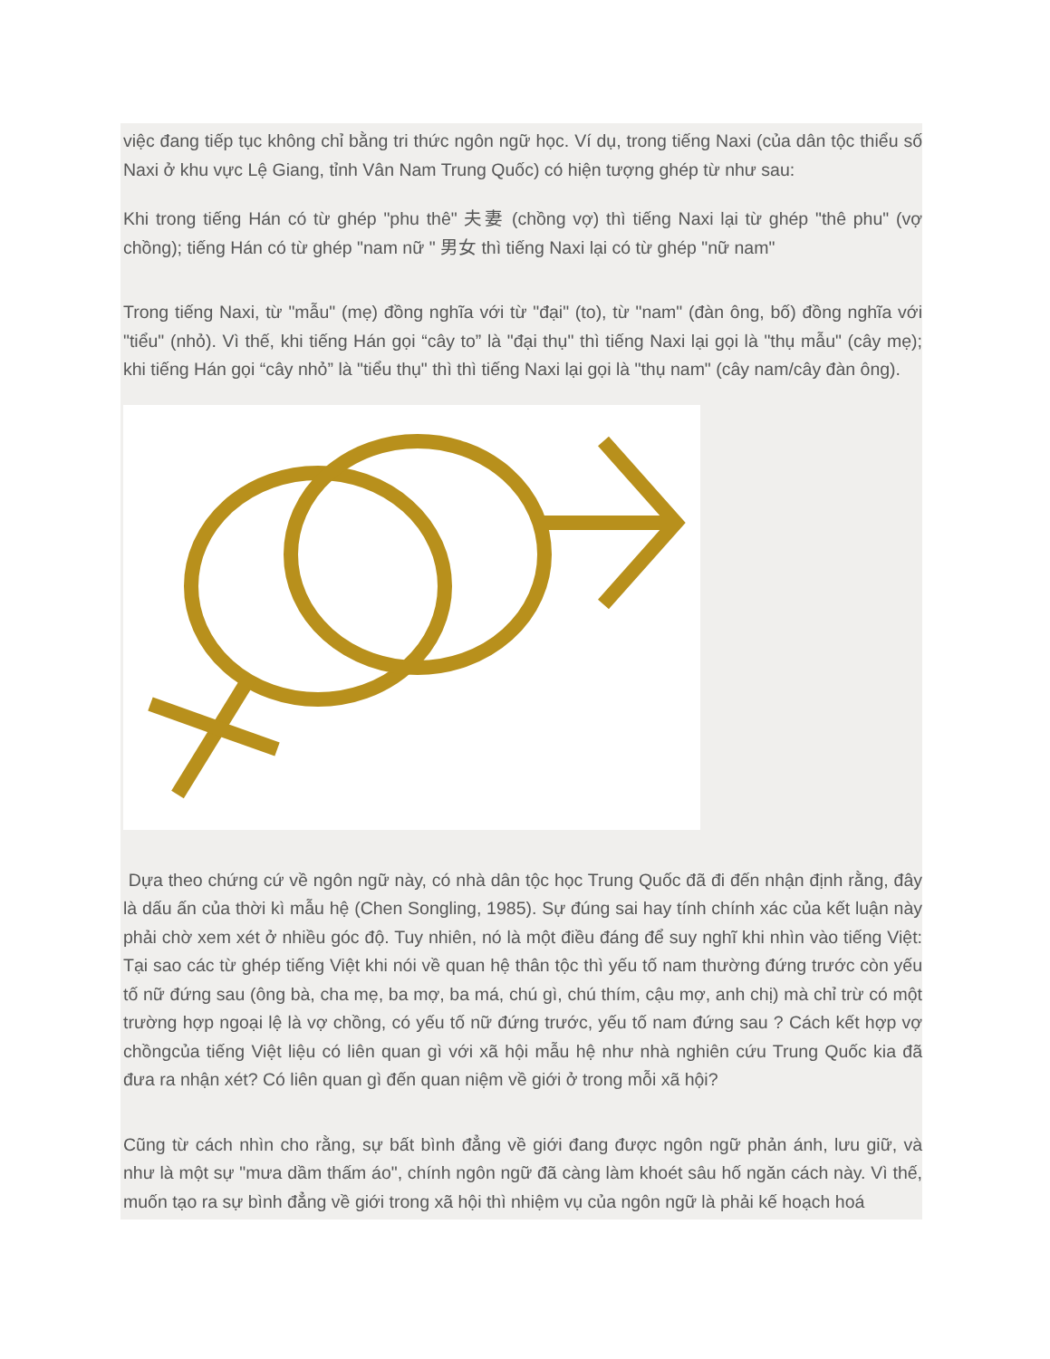việc đang tiếp tục không chỉ bằng tri thức ngôn ngữ học. Ví dụ, trong tiếng Naxi (của dân tộc thiểu số Naxi ở khu vực Lệ Giang, tỉnh Vân Nam Trung Quốc) có hiện tượng ghép từ như sau:
Khi trong tiếng Hán có từ ghép "phu thê" 夫妻 (chồng vợ) thì tiếng Naxi lại từ ghép "thê phu" (vợ chồng); tiếng Hán có từ ghép "nam nữ " 男女 thì tiếng Naxi lại có từ ghép "nữ nam"
Trong tiếng Naxi, từ "mẫu" (mẹ) đồng nghĩa với từ "đại" (to), từ "nam" (đàn ông, bố) đồng nghĩa với "tiểu" (nhỏ). Vì thế, khi tiếng Hán gọi “cây to” là "đại thụ" thì tiếng Naxi lại gọi là "thụ mẫu" (cây mẹ); khi tiếng Hán gọi “cây nhỏ” là "tiểu thụ" thì thì tiếng Naxi lại gọi là "thụ nam" (cây nam/cây đàn ông).
Dựa theo chứng cứ về ngôn ngữ này, có nhà dân tộc học Trung Quốc đã đi đến nhận định rằng, đây là dấu ấn của thời kì mẫu hệ (Chen Songling, 1985). Sự đúng sai hay tính chính xác của kết luận này phải chờ xem xét ở nhiều góc độ. Tuy nhiên, nó là một điều đáng để suy nghĩ khi nhìn vào tiếng Việt: Tại sao các từ ghép tiếng Việt khi nói về quan hệ thân tộc thì yếu tố nam thường đứng trước còn yếu tố nữ đứng sau (ông bà, cha mẹ, ba mợ, ba má, chú gì, chú thím, cậu mợ, anh chị) mà chỉ trừ có một trường hợp ngoại lệ là vợ chồng, có yếu tố nữ đứng trước, yếu tố nam đứng sau ? Cách kết hợp vợ chồngcủa tiếng Việt liệu có liên quan gì với xã hội mẫu hệ như nhà nghiên cứu Trung Quốc kia đã đưa ra nhận xét? Có liên quan gì đến quan niệm về giới ở trong mỗi xã hội?
Cũng từ cách nhìn cho rằng, sự bất bình đẳng về giới đang được ngôn ngữ phản ánh, lưu giữ, và như là một sự "mưa dầm thấm áo", chính ngôn ngữ đã càng làm khoét sâu hố ngăn cách này. Vì thế, muốn tạo ra sự bình đẳng về giới trong xã hội thì nhiệm vụ của ngôn ngữ là phải kế hoạch hoá